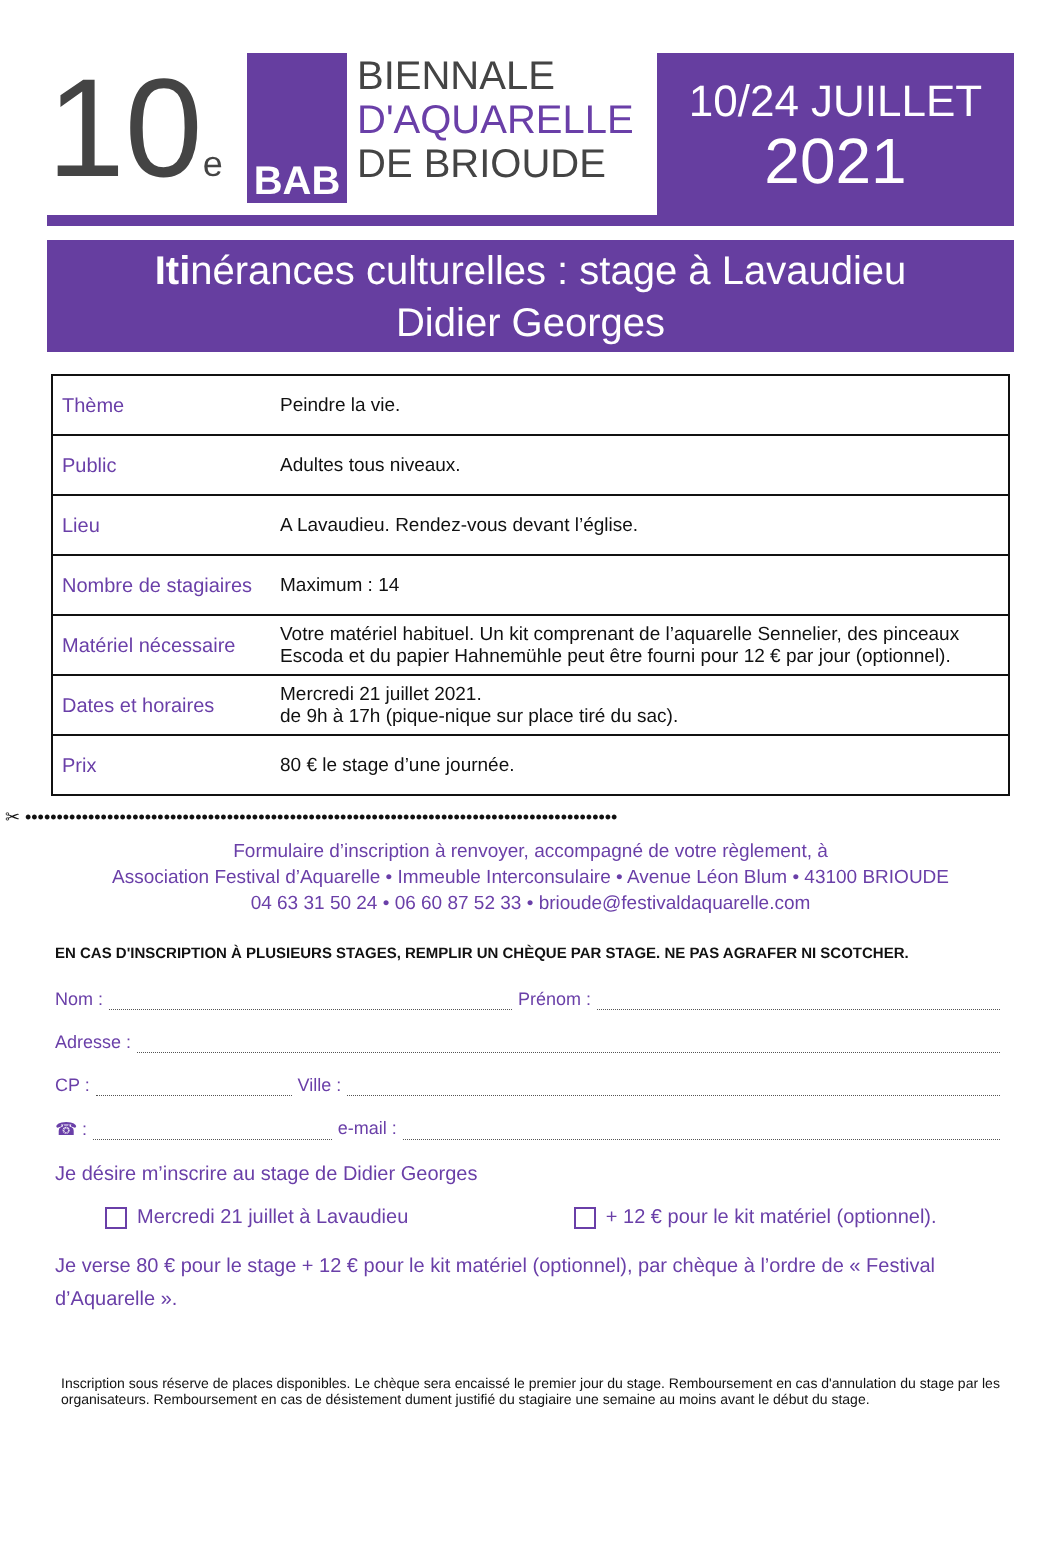10e
BAB
BIENNALE
D'AQUARELLE
DE BRIOUDE
10/24 JUILLET
2021
Itinérances culturelles : stage à Lavaudieu
Didier Georges
| Thème | Peindre la vie. |
| Public | Adultes tous niveaux. |
| Lieu | A Lavaudieu. Rendez-vous devant l’église. |
| Nombre de stagiaires | Maximum : 14 |
| Matériel nécessaire | Votre matériel habituel. Un kit comprenant de l’aquarelle Sennelier, des pinceaux Escoda et du papier Hahnemühle peut être fourni pour 12 € par jour (optionnel). |
| Dates et horaires | Mercredi 21 juillet 2021. de 9h à 17h (pique-nique sur place tiré du sac). |
| Prix | 80 € le stage d’une journée. |
✂ ••••••••••••••••••••••••••••••••••••••••••••••••••••••••••••••••••••••••••••••••••••••••••••••
Formulaire d’inscription à renvoyer, accompagné de votre règlement, à
Association Festival d’Aquarelle • Immeuble Interconsulaire • Avenue Léon Blum • 43100 BRIOUDE
04 63 31 50 24 • 06 60 87 52 33 • brioude@festivaldaquarelle.com
EN CAS D'INSCRIPTION À PLUSIEURS STAGES, REMPLIR UN CHÈQUE PAR STAGE. NE PAS AGRAFER NI SCOTCHER.
Nom : Prénom :
Adresse :
CP : Ville :
☎ : e-mail :
Je désire m’inscrire au stage de Didier Georges
Mercredi 21 juillet à Lavaudieu + 12 € pour le kit matériel (optionnel).
Je verse 80 € pour le stage + 12 € pour le kit matériel (optionnel), par chèque à l’ordre de « Festival d’Aquarelle ».
Inscription sous réserve de places disponibles. Le chèque sera encaissé le premier jour du stage. Remboursement en cas d'annulation du stage par les organisateurs. Remboursement en cas de désistement dument justifié du stagiaire une semaine au moins avant le début du stage.